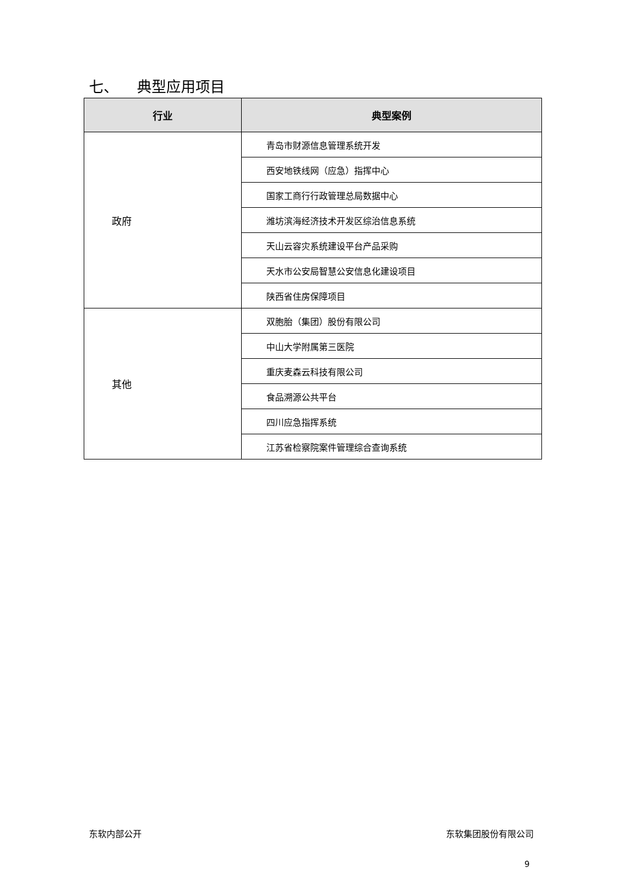七、 典型应用项目
| 行业 | 典型案例 |
| --- | --- |
| 政府 | 青岛市财源信息管理系统开发 |
| | 西安地铁线网（应急）指挥中心 |
| | 国家工商行行政管理总局数据中心 |
| | 潍坊滨海经济技术开发区综治信息系统 |
| | 天山云容灾系统建设平台产品采购 |
| | 天水市公安局智慧公安信息化建设项目 |
| | 陕西省住房保障项目 |
| 其他 | 双胞胎（集团）股份有限公司 |
| | 中山大学附属第三医院 |
| | 重庆麦森云科技有限公司 |
| | 食品溯源公共平台 |
| | 四川应急指挥系统 |
| | 江苏省检察院案件管理综合查询系统 |
东软内部公开 东软集团股份有限公司
9